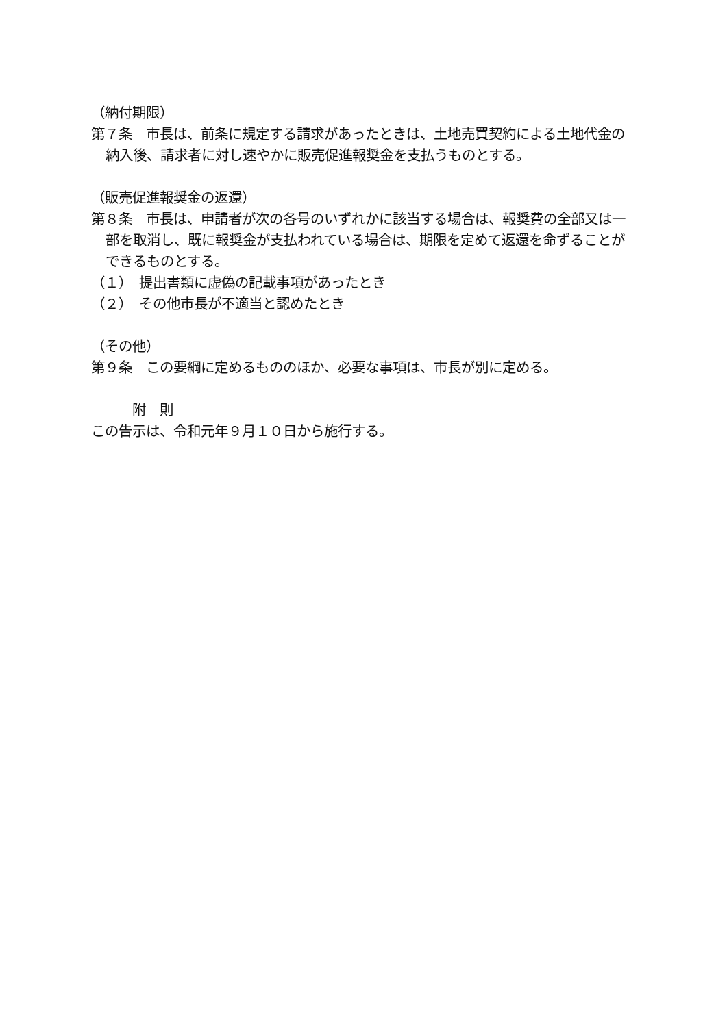（納付期限）
第７条　市長は、前条に規定する請求があったときは、土地売買契約による土地代金の納入後、請求者に対し速やかに販売促進報奨金を支払うものとする。
（販売促進報奨金の返還）
第８条　市長は、申請者が次の各号のいずれかに該当する場合は、報奨費の全部又は一部を取消し、既に報奨金が支払われている場合は、期限を定めて返還を命ずることができるものとする。
（１）　提出書類に虚偽の記載事項があったとき
（２）　その他市長が不適当と認めたとき
（その他）
第９条　この要綱に定めるもののほか、必要な事項は、市長が別に定める。
　　　附　則
この告示は、令和元年９月１０日から施行する。